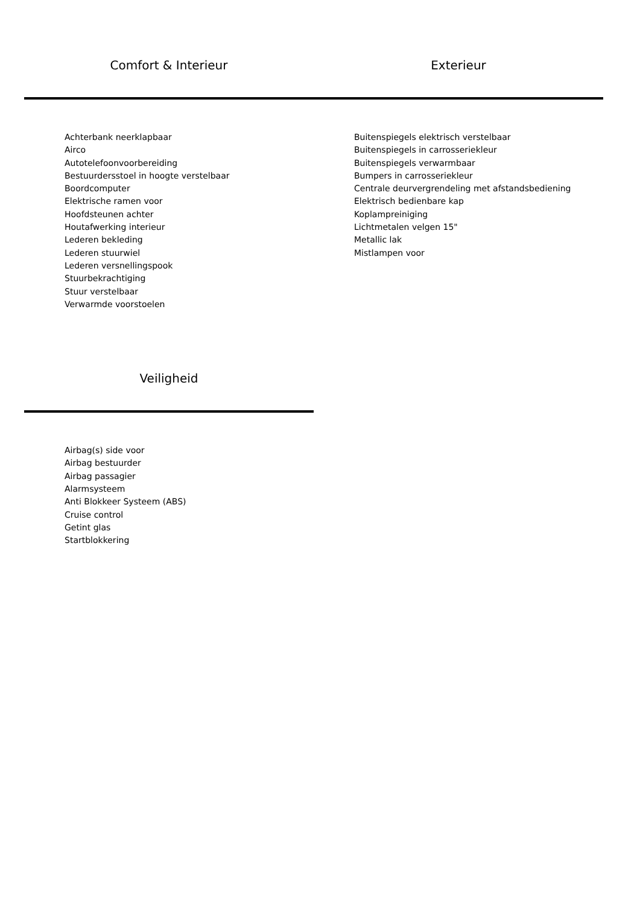Comfort & Interieur Exterieur
Achterbank neerklapbaar
Airco
Autotelefoonvoorbereiding
Bestuurdersstoel in hoogte verstelbaar
Boordcomputer
Elektrische ramen voor
Hoofdsteunen achter
Houtafwerking interieur
Lederen bekleding
Lederen stuurwiel
Lederen versnellingspook
Stuurbekrachtiging
Stuur verstelbaar
Verwarmde voorstoelen
Buitenspiegels elektrisch verstelbaar
Buitenspiegels in carrosseriekleur
Buitenspiegels verwarmbaar
Bumpers in carrosseriekleur
Centrale deurvergrendeling met afstandsbediening
Elektrisch bedienbare kap
Koplampreiniging
Lichtmetalen velgen 15"
Metallic lak
Mistlampen voor
Veiligheid
Airbag(s) side voor
Airbag bestuurder
Airbag passagier
Alarmsysteem
Anti Blokkeer Systeem (ABS)
Cruise control
Getint glas
Startblokkering